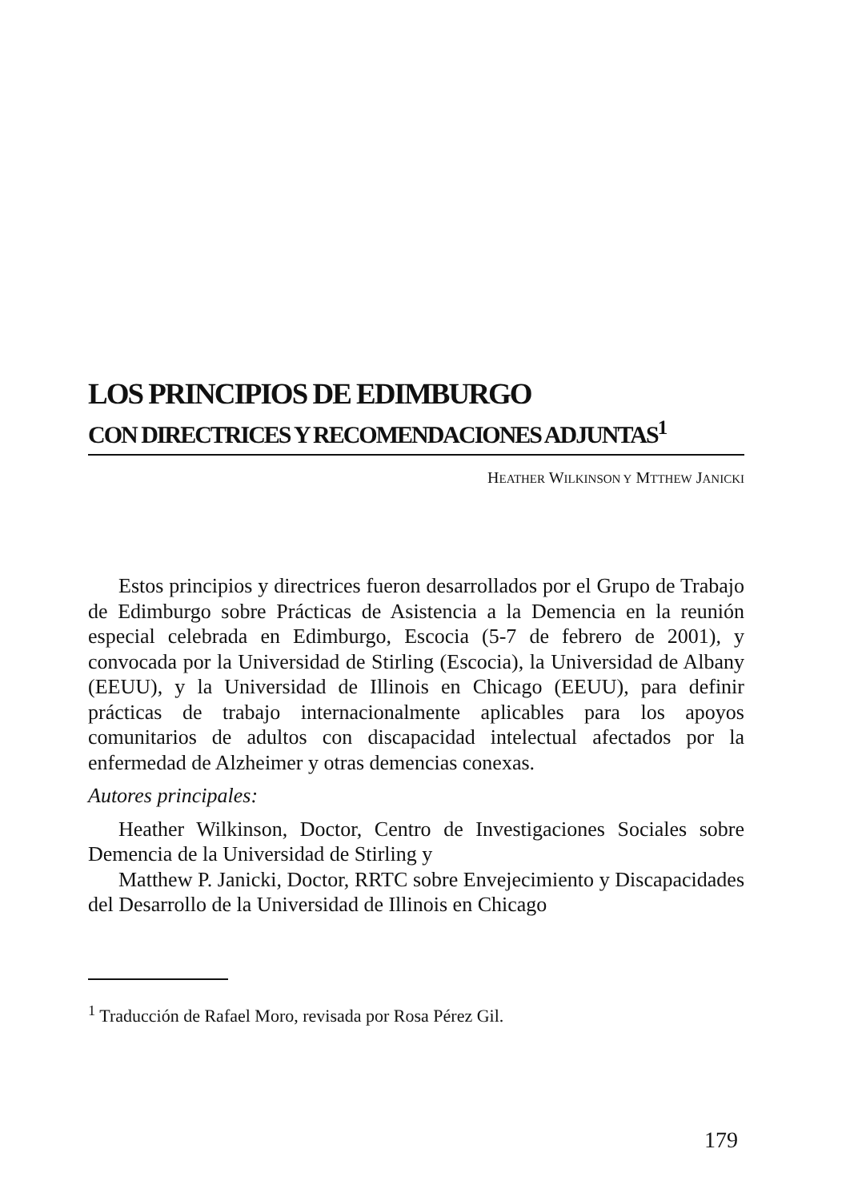LOS PRINCIPIOS DE EDIMBURGO
CON DIRECTRICES Y RECOMENDACIONES ADJUNTAS<sup>1</sup>
HEATHER WILKINSON Y MTTHEW JANICKI
Estos principios y directrices fueron desarrollados por el Grupo de Trabajo de Edimburgo sobre Prácticas de Asistencia a la Demencia en la reunión especial celebrada en Edimburgo, Escocia (5-7 de febrero de 2001), y convocada por la Universidad de Stirling (Escocia), la Universidad de Albany (EEUU), y la Universidad de Illinois en Chicago (EEUU), para definir prácticas de trabajo internacionalmente aplicables para los apoyos comunitarios de adultos con discapacidad intelectual afectados por la enfermedad de Alzheimer y otras demencias conexas.
Autores principales:
Heather Wilkinson, Doctor, Centro de Investigaciones Sociales sobre Demencia de la Universidad de Stirling y
Matthew P. Janicki, Doctor, RRTC sobre Envejecimiento y Discapacidades del Desarrollo de la Universidad de Illinois en Chicago
<sup>1</sup> Traducción de Rafael Moro, revisada por Rosa Pérez Gil.
179